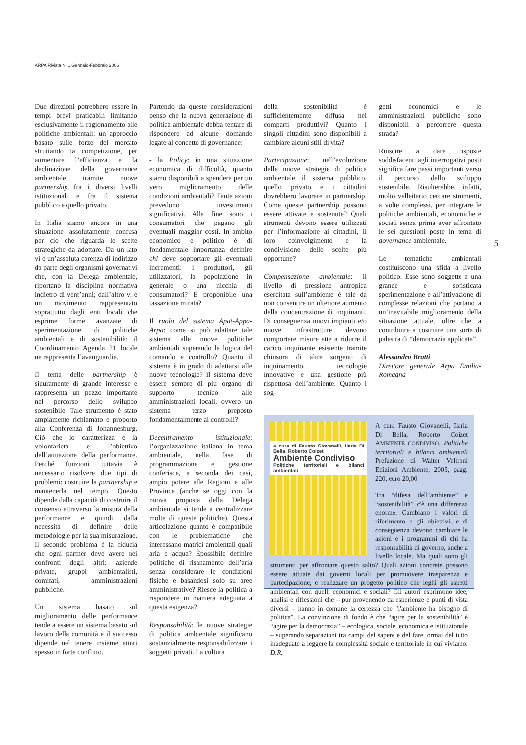ARPA Rivista N. 1 Gennaio-Febbraio 2006
Due direzioni potrebbero essere in tempi brevi praticabili limitando esclusivamente il ragionamento alle politiche ambientali: un approccio basato sulle forze del mercato sfruttando la competizione, per aumentare l’efficienza e la declinazione della governance ambientale tramite nuove partnership fra i diversi livelli istituzionali e fra il sistema pubblico e quello privato.
In Italia siamo ancora in una situazione assolutamente confusa per ciò che riguarda le scelte strategiche da adottare. Da un lato vi è un’assoluta carenza di indirizzo da parte degli organismi governativi che, con la Delega ambientale, riportano la disciplina normativa indietro di vent’anni; dall’altro vi è un movimento rappresentato soprattutto dagli enti locali che esprime forme avanzate di sperimentazione di politiche ambientali e di sostenibilità: il Coordinamento Agenda 21 locale ne rappresenta l’avanguardia.
Il tema delle partnership è sicuramente di grande interesse e rappresenta un pezzo importante nel percorso dello sviluppo sostenibile. Tale strumento è stato ampiamente richiamato e proposto alla Conferenza di Johannesburg. Ciò che lo caratterizza è la volontarietà e l’obiettivo dell’attuazione della performance. Perché funzioni tuttavia è necessario risolvere due tipi di problemi: costruire la partnership e mantenerla nel tempo. Questo dipende dalla capacità di costruire il consenso attraverso la misura della performance e quindi dalla necessità di definire delle metodologie per la sua misurazione. Il secondo problema è la fiducia che ogni partner deve avere nei confronti degli altri: aziende private, gruppi ambientalisti, comitati, amministrazioni pubbliche.
Un sistema basato sul miglioramento delle performance tende a essere un sistema basato sul lavoro della comunità e il successo dipende nel tenere insieme attori spesso in forte conflitto.
Partendo da queste considerazioni penso che la nuova generazione di politica ambientale debba tentare di rispondere ad alcune domande legate al concetto di governance:
- la Policy: in una situazione economica di difficoltà, quanto siamo disponibili a spendere per un vero miglioramento delle condizioni ambientali? Tante azioni prevedono investimenti significativi. Alla fine sono i consumatori che pagano gli eventuali maggior costi. In ambito economico e politico è di fondamentale importanza definire chi deve sopportare gli eventuali incrementi: i produttori, gli utilizzatori, la popolazione in generale o una nicchia di consumatori? È proponibile una tassazione mirata?
Il ruolo del sistema Apat-Appa-Arpa: come si può adattare tale sistema alle nuove politiche ambientali superando la logica del comando e controllo? Quanto il sistema è in grado di adattarsi alle nuove tecnologie? Il sistema deve essere sempre di più organo di supporto tecnico alle amministrazioni locali, ovvero un sistema terzo preposto fondamentalmente ai controlli?
Decentramento istituzionale: l’organizzazione italiana in tema ambientale, nella fase di programmazione e gestione conferisce, a seconda dei casi, ampio potere alle Regioni e alle Province (anche se oggi con la nuova proposta della Delega ambientale si tende a centralizzare molte di queste politiche). Questa articolazione quanto è compatibile con le problematiche che interessano matrici ambientali quali aria e acqua? Èpossibile definire politiche di risanamento dell’aria senza considerare le condizioni fisiche e basandosi solo su aree amministrative? Riesce la politica a rispondere in maniera adeguata a questa esigenza?
Responsabilità: le nuove strategie di politica ambientale significano sostanzialmente responsabilizzare i soggetti privati. La cultura
della sostenibilità è sufficientemente diffusa nei comparti produttivi? Quanto i singoli cittadini sono disponibili a cambiare alcuni stili di vita?
Partecipazione: nell’evoluzione delle nuove strategie di politica ambientale il sistema pubblico, quello privato e i cittadini dovrebbero lavorare in partnership. Come queste partnership possono essere attivate e sostenute? Quali strumenti devono essere utilizzati per l’informazione ai cittadini, il loro coinvolgimento e la condivisione delle scelte più opportune?
Compensazione ambientale: il livello di pressione antropica esercitata sull’ambiente è tale da non consentire un ulteriore aumento della concentrazione di inquinanti. Di conseguenza nuovi impianti e/o nuove infrastrutture devono comportare misure atte a ridurre il carico inquinante esistente tramite chiusura di altre sorgenti di inquinamento, tecnologie innovative e una gestione più rispettosa dell’ambiente. Quanto i sog-
getti economici e le amministrazioni pubbliche sono disponibili a percorrere questa strada?
Riuscire a dare risposte soddisfacenti agli interrogativi posti significa fare passi importanti verso il percorso dello sviluppo sostenibile. Risulterebbe, infatti, molto velleitario cercare strumenti, a volte complessi, per integrare le politiche ambientali, economiche e sociali senza prima aver affrontato le sei questioni poste in tema di governance ambientale.
Le tematiche ambientali costituiscono una sfida a livello politico. Esse sono soggette a una grande e sofisticata sperimentazione e all’attivazione di complesse relazioni che portano a un’inevitabile miglioramento della situazione attuale, oltre che a contribuire a costruire una sorta di palestra di “democrazia applicata”.
Alessandro Bratti
Direttore generale Arpa Emilia-Romagna
5
a cura di Fausto Giovanelli, Ilaria Di Bella, Roberto Coizet
Ambiente Condiviso
Politiche territoriali e bilanci ambientali
A cura Fausto Giovanelli, Ilaria Di Bella, Roberto Coizet AMBIENTE CONDIVISO. Politiche territoriali e bilanci ambientali Prefazione di Walter Veltroni Edizioni Ambiente, 2005, pagg. 220, euro 20,00
Tra “difesa dell’ambiente” e “sostenibilità” c'è una differenza enorme. Cambiano i valori di riferimento e gli obiettivi, e di conseguenza devono cambiare le azioni e i programmi di chi ha responsabilità di governo, anche a livello locale. Ma quali sono gli strumenti per affrontare questo salto? Quali azioni concrete possono essere attuate dai governi locali per promuovere trasparenza e partecipazione, e realizzare un progetto politico che leghi gli aspetti ambientali con quelli economici e sociali? Gli autori esprimono idee, analisi e riflessioni che – pur provenendo da esperienze e punti di vista diversi – hanno in comune la certezza che "l'ambiente ha bisogno di politica". La convinzione di fondo è che “agire per la sostenibilità” è “agire per la democrazia” – ecologica, sociale, economica e istituzionale – superando separazioni tra campi del sapere e del fare, ormai del tutto inadeguate a leggere la complessità sociale e territoriale in cui viviamo. D.R.